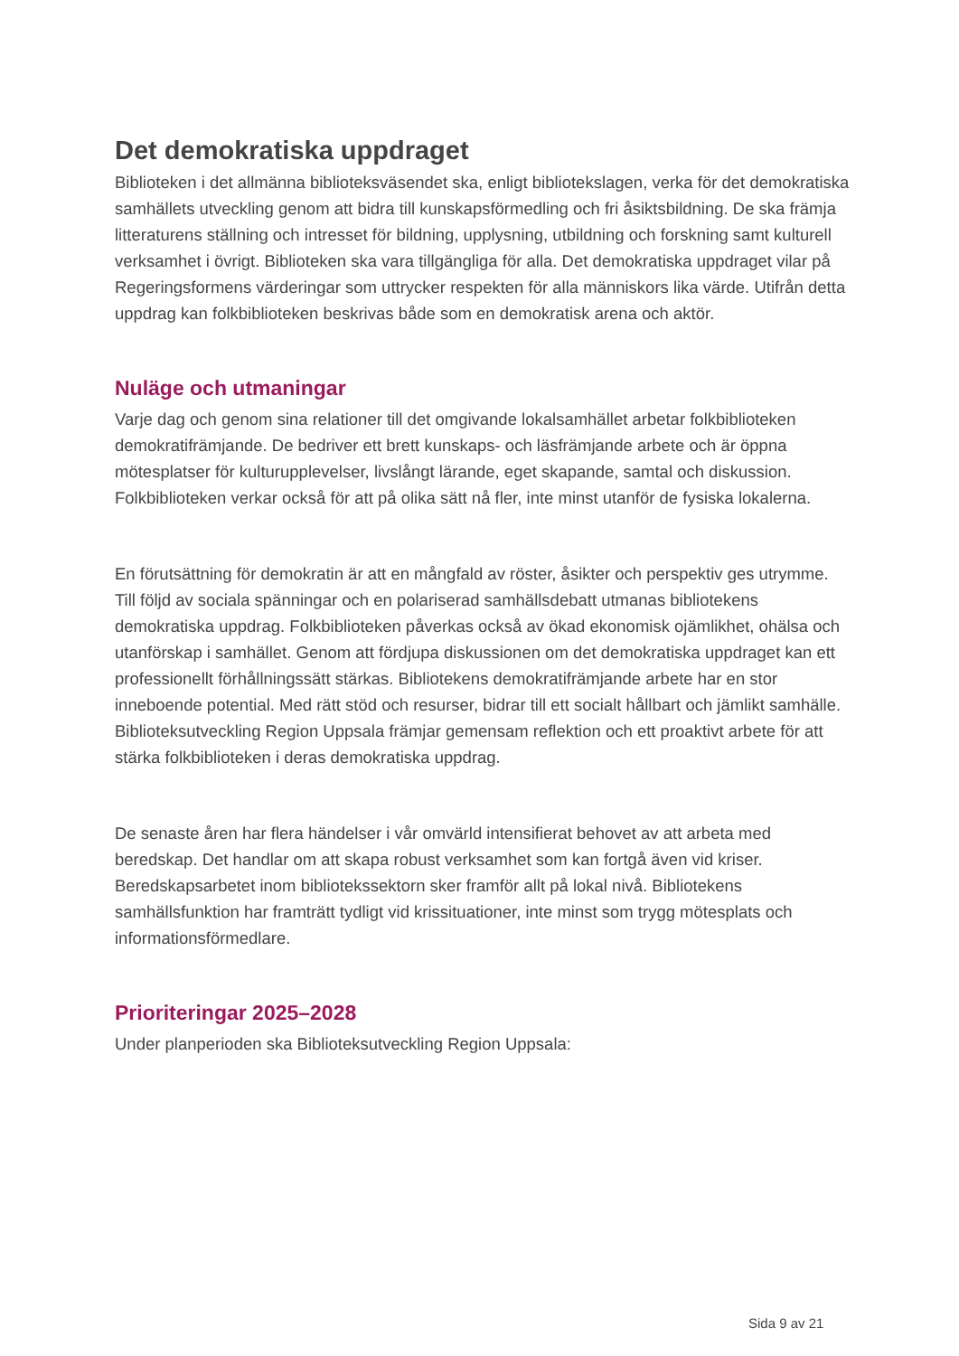Det demokratiska uppdraget
Biblioteken i det allmänna biblioteksväsendet ska, enligt bibliotekslagen, verka för det demokratiska samhällets utveckling genom att bidra till kunskapsförmedling och fri åsiktsbildning. De ska främja litteraturens ställning och intresset för bildning, upplysning, utbildning och forskning samt kulturell verksamhet i övrigt. Biblioteken ska vara tillgängliga för alla. Det demokratiska uppdraget vilar på Regeringsformens värderingar som uttrycker respekten för alla människors lika värde. Utifrån detta uppdrag kan folkbiblioteken beskrivas både som en demokratisk arena och aktör.
Nuläge och utmaningar
Varje dag och genom sina relationer till det omgivande lokalsamhället arbetar folkbiblioteken demokratifrämjande. De bedriver ett brett kunskaps- och läsfrämjande arbete och är öppna mötesplatser för kulturupplevelser, livslångt lärande, eget skapande, samtal och diskussion. Folkbiblioteken verkar också för att på olika sätt nå fler, inte minst utanför de fysiska lokalerna.
En förutsättning för demokratin är att en mångfald av röster, åsikter och perspektiv ges utrymme. Till följd av sociala spänningar och en polariserad samhällsdebatt utmanas bibliotekens demokratiska uppdrag. Folkbiblioteken påverkas också av ökad ekonomisk ojämlikhet, ohälsa och utanförskap i samhället. Genom att fördjupa diskussionen om det demokratiska uppdraget kan ett professionellt förhållningssätt stärkas. Bibliotekens demokratifrämjande arbete har en stor inneboende potential. Med rätt stöd och resurser, bidrar till ett socialt hållbart och jämlikt samhälle. Biblioteksutveckling Region Uppsala främjar gemensam reflektion och ett proaktivt arbete för att stärka folkbiblioteken i deras demokratiska uppdrag.
De senaste åren har flera händelser i vår omvärld intensifierat behovet av att arbeta med beredskap. Det handlar om att skapa robust verksamhet som kan fortgå även vid kriser. Beredskapsarbetet inom bibliotekssektorn sker framför allt på lokal nivå. Bibliotekens samhällsfunktion har framträtt tydligt vid krissituationer, inte minst som trygg mötesplats och informationsförmedlare.
Prioriteringar 2025–2028
Under planperioden ska Biblioteksutveckling Region Uppsala:
Sida 9 av 21